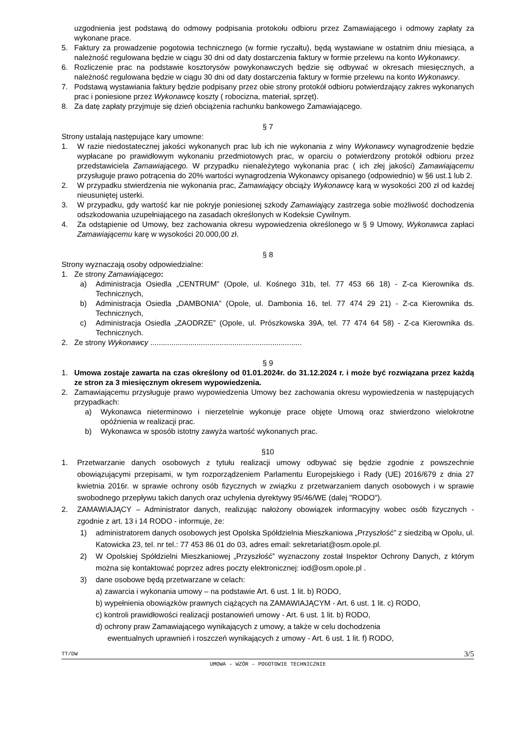uzgodnienia jest podstawą do odmowy podpisania protokołu odbioru przez Zamawiającego i odmowy zapłaty za wykonane prace.
5. Faktury za prowadzenie pogotowia technicznego (w formie ryczałtu), będą wystawiane w ostatnim dniu miesiąca, a należność regulowana będzie w ciągu 30 dni od daty dostarczenia faktury w formie przelewu na konto Wykonawcy.
6. Rozliczenie prac na podstawie kosztorysów powykonawczych będzie się odbywać w okresach miesięcznych, a należność regulowana będzie w ciągu 30 dni od daty dostarczenia faktury w formie przelewu na konto Wykonawcy.
7. Podstawą wystawiania faktury będzie podpisany przez obie strony protokół odbioru potwierdzający zakres wykonanych prac i poniesione przez Wykonawcę koszty ( robocizna, materiał, sprzęt).
8. Za datę zapłaty przyjmuje się dzień obciążenia rachunku bankowego Zamawiającego.
§ 7
Strony ustalają następujące kary umowne:
1. W razie niedostatecznej jakości wykonanych prac lub ich nie wykonania z winy Wykonawcy wynagrodzenie będzie wypłacane po prawidłowym wykonaniu przedmiotowych prac, w oparciu o potwierdzony protokół odbioru przez przedstawiciela Zamawiającego. W przypadku nienależytego wykonania prac ( ich złej jakości) Zamawiającemu przysługuje prawo potrącenia do 20% wartości wynagrodzenia Wykonawcy opisanego (odpowiednio) w §6 ust.1 lub 2.
2. W przypadku stwierdzenia nie wykonania prac, Zamawiający obciąży Wykonawcę karą w wysokości 200 zł od każdej nieusuniętej usterki.
3. W przypadku, gdy wartość kar nie pokryje poniesionej szkody Zamawiający zastrzega sobie możliwość dochodzenia odszkodowania uzupełniającego na zasadach określonych w Kodeksie Cywilnym.
4. Za odstąpienie od Umowy, bez zachowania okresu wypowiedzenia określonego w § 9 Umowy, Wykonawca zapłaci Zamawiającemu karę w wysokości 20.000,00 zł.
§ 8
Strony wyznaczają osoby odpowiedzialne:
1. Ze strony Zamawiającego:
a) Administracja Osiedla „CENTRUM” (Opole, ul. Kośnego 31b, tel. 77 453 66 18) - Z-ca Kierownika ds. Technicznych,
b) Administracja Osiedla „DAMBONIA” (Opole, ul. Dambonia 16, tel. 77 474 29 21) - Z-ca Kierownika ds. Technicznych,
c) Administracja Osiedla „ZAODRZE” (Opole, ul. Prószkowska 39A, tel. 77 474 64 58) - Z-ca Kierownika ds. Technicznych.
2. Ze strony Wykonawcy ........................................................................
§ 9
1. Umowa zostaje zawarta na czas określony od 01.01.2024r. do 31.12.2024 r. i może być rozwiązana przez każdą ze stron za 3 miesięcznym okresem wypowiedzenia.
2. Zamawiającemu przysługuje prawo wypowiedzenia Umowy bez zachowania okresu wypowiedzenia w następujących przypadkach:
a) Wykonawca nieterminowo i nierzetelnie wykonuje prace objęte Umową oraz stwierdzono wielokrotne opóźnienia w realizacji prac.
b) Wykonawca w sposób istotny zawyża wartość wykonanych prac.
§10
1. Przetwarzanie danych osobowych z tytułu realizacji umowy odbywać się będzie zgodnie z powszechnie obowiązującymi przepisami, w tym rozporządzeniem Parlamentu Europejskiego i Rady (UE) 2016/679 z dnia 27 kwietnia 2016r. w sprawie ochrony osób fizycznych w związku z przetwarzaniem danych osobowych i w sprawie swobodnego przepływu takich danych oraz uchylenia dyrektywy 95/46/WE (dalej "RODO").
2. ZAMAWIAJĄCY – Administrator danych, realizując nałożony obowiązek informacyjny wobec osób fizycznych - zgodnie z art. 13 i 14 RODO - informuje, że:
1) administratorem danych osobowych jest Opolska Spółdzielnia Mieszkaniowa „Przyszłość” z siedzibą w Opolu, ul. Katowicka 23, tel. nr tel.: 77 453 86 01 do 03, adres email: sekretariat@osm.opole.pl.
2) W Opolskiej Spółdzielni Mieszkaniowej „Przyszłość” wyznaczony został Inspektor Ochrony Danych, z którym można się kontaktować poprzez adres poczty elektronicznej: iod@osm.opole.pl .
3) dane osobowe będą przetwarzane w celach:
a) zawarcia i wykonania umowy – na podstawie Art. 6 ust. 1 lit. b) RODO,
b) wypełnienia obowiązków prawnych ciążących na ZAMAWIAJĄCYM - Art. 6 ust. 1 lit. c) RODO,
c) kontroli prawidłowości realizacji postanowień umowy - Art. 6 ust. 1 lit. b) RODO,
d) ochrony praw Zamawiającego wynikających z umowy, a także w celu dochodzenia
ewentualnych uprawnień i roszczeń wynikających z umowy - Art. 6 ust. 1 lit. f) RODO,
TT/DW 3/5
UMOWA – WZÓR – POGOTOWIE TECHNICZNIE